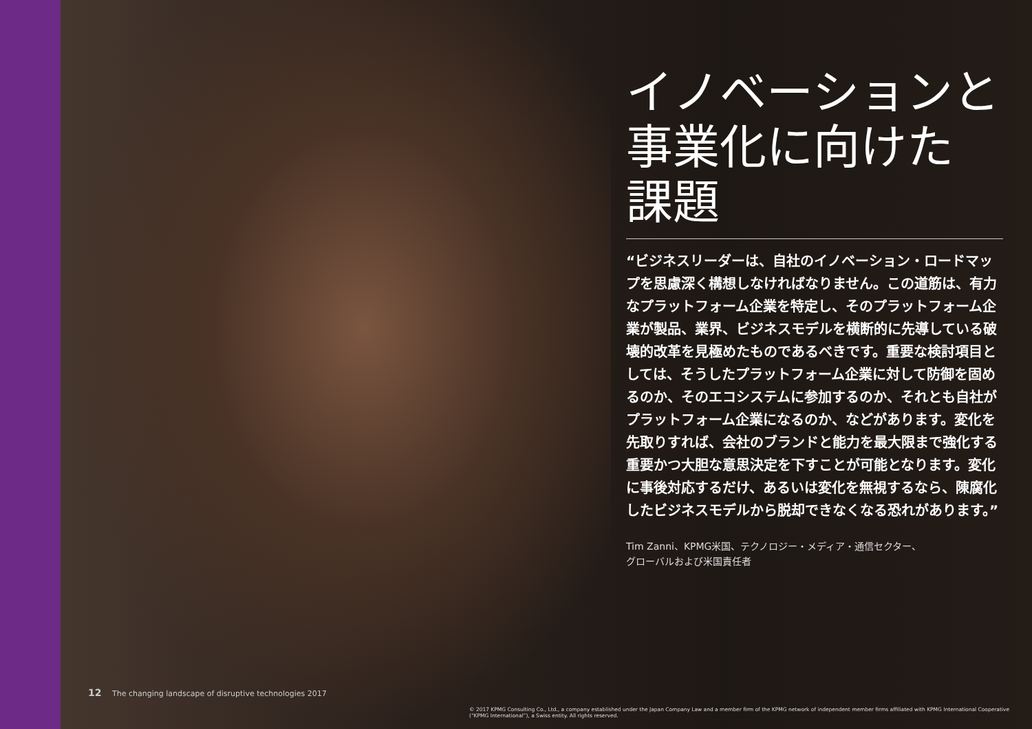イノベーションと
事業化に向けた
課題
“ビジネスリーダーは、自社のイノベーション・ロードマップを思慮深く構想しなければなりません。この道筋は、有力なプラットフォーム企業を特定し、そのプラットフォーム企業が製品、業界、ビジネスモデルを横断的に先導している破壊的改革を見極めたものであるべきです。重要な検討項目としては、そうしたプラットフォーム企業に対して防御を固めるのか、そのエコシステムに参加するのか、それとも自社がプラットフォーム企業になるのか、などがあります。変化を先取りすれば、会社のブランドと能力を最大限まで強化する重要かつ大胆な意思決定を下すことが可能となります。変化に事後対応するだけ、あるいは変化を無視するなら、陳腐化したビジネスモデルから脱却できなくなる恐れがあります。”
Tim Zanni、KPMG米国、テクノロジー・メディア・通信セクター、
グローバルおよび米国責任者
12 The changing landscape of disruptive technologies 2017
© 2017 KPMG Consulting Co., Ltd., a company established under the Japan Company Law and a member firm of the KPMG network of independent member firms affiliated with KPMG International Cooperative (“KPMG International”), a Swiss entity. All rights reserved.